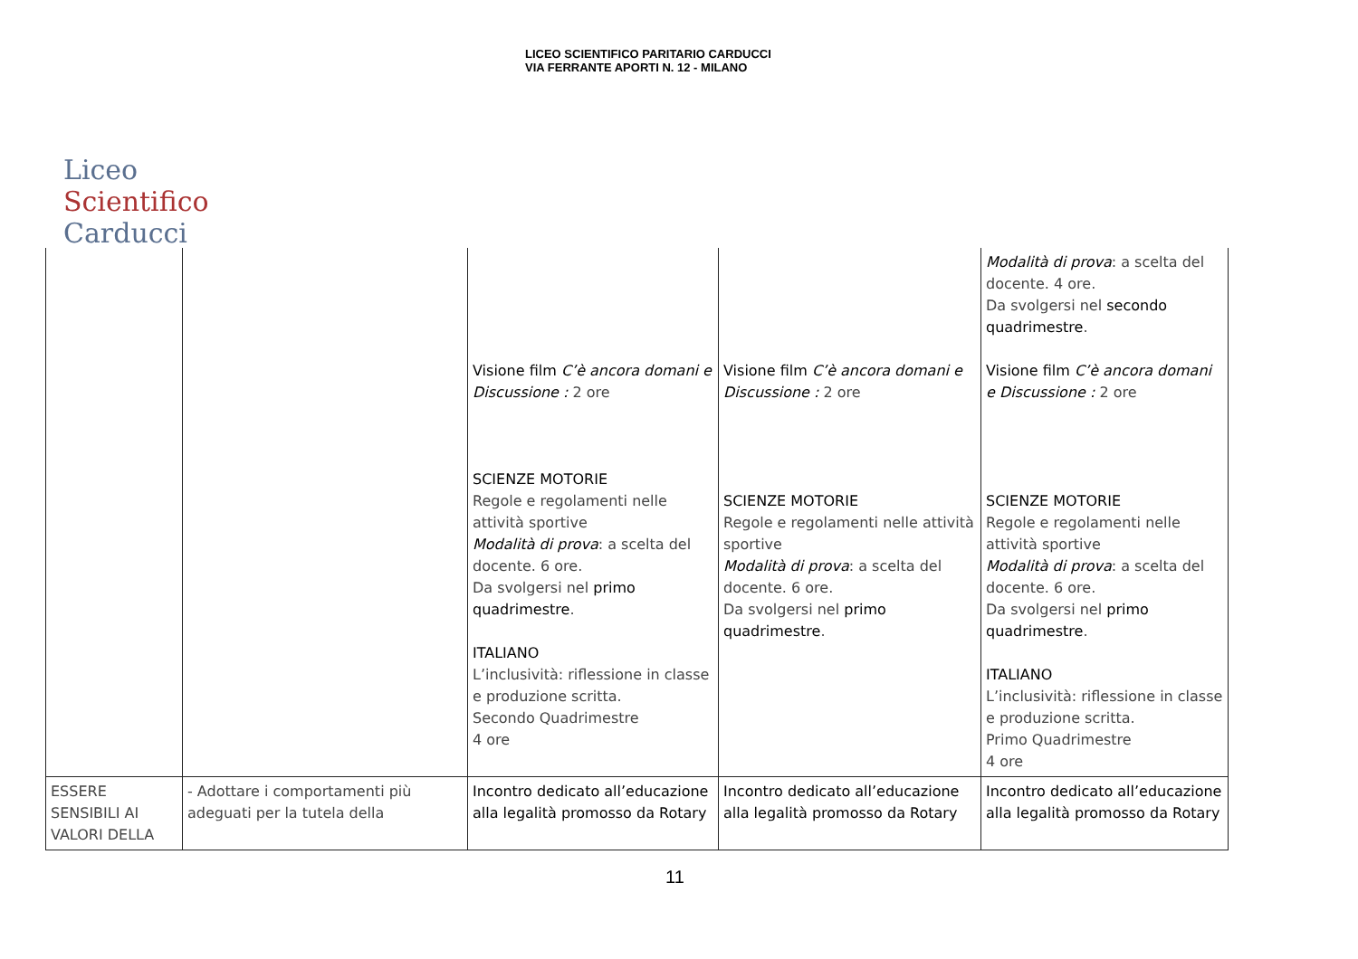LICEO SCIENTIFICO PARITARIO CARDUCCI
VIA FERRANTE APORTI N. 12 - MILANO
Liceo Scientifico Carducci
| | | Visione film C’è ancora domani e Discussione : 2 ore SCIENZE MOTORIE Regole e regolamenti nelle attività sportive Modalità di prova : a scelta del docente. 6 ore. Da svolgersi nel primo quadrimestre . ITALIANO L’inclusività: riflessione in classe e produzione scritta. Secondo Quadrimestre 4 ore | Visione film C’è ancora domani e Discussione : 2 ore SCIENZE MOTORIE Regole e regolamenti nelle attività sportive Modalità di prova : a scelta del docente. 6 ore. Da svolgersi nel primo quadrimestre . | Modalità di prova : a scelta del docente. 4 ore. Da svolgersi nel secondo quadrimestre . Visione film C’è ancora domani e Discussione : 2 ore SCIENZE MOTORIE Regole e regolamenti nelle attività sportive Modalità di prova : a scelta del docente. 6 ore. Da svolgersi nel primo quadrimestre . ITALIANO L’inclusività: riflessione in classe e produzione scritta. Primo Quadrimestre 4 ore |
| ESSERE SENSIBILI AI VALORI DELLA | - Adottare i comportamenti più adeguati per la tutela della | Incontro dedicato all’educazione alla legalità promosso da Rotary | Incontro dedicato all’educazione alla legalità promosso da Rotary | Incontro dedicato all’educazione alla legalità promosso da Rotary |
11